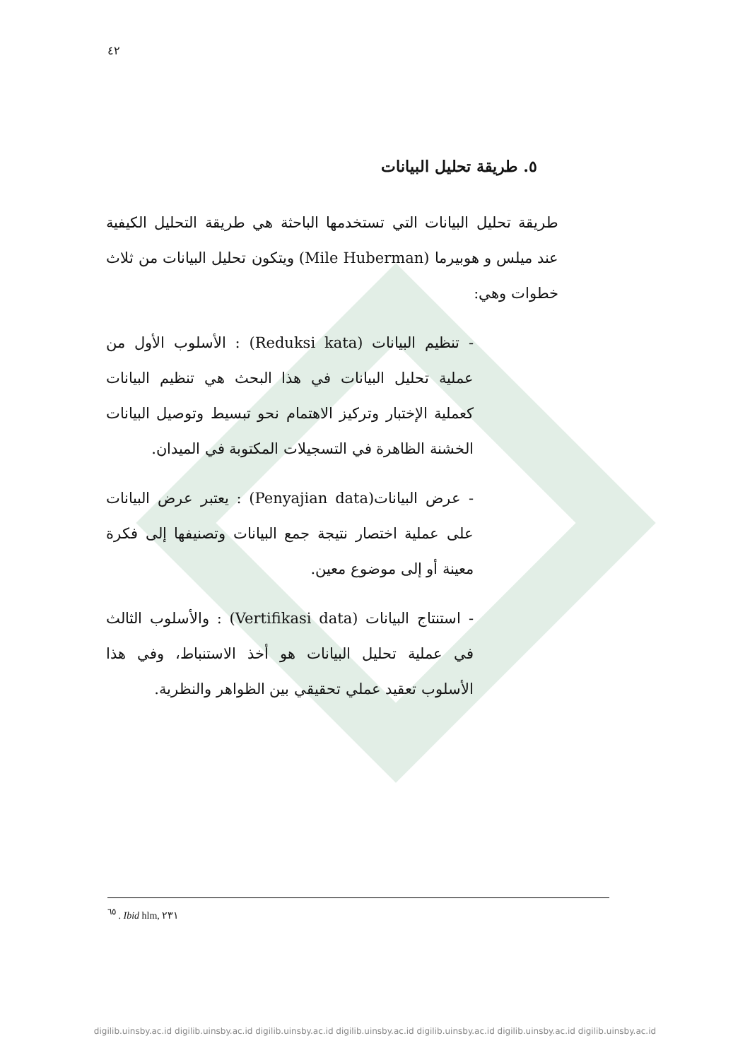٤٢
٥. طريقة تحليل البيانات
طريقة تحليل البيانات التي تستخدمها الباحثة هي طريقة التحليل الكيفية عند ميلس و هوبيرما (Mile Huberman) ويتكون تحليل البيانات من ثلاث خطوات وهي:
- تنظيم البيانات (Reduksi kata) : الأسلوب الأول من عملية تحليل البيانات في هذا البحث هي تنظيم البيانات كعملية الإختبار وتركيز الاهتمام نحو تبسيط وتوصيل البيانات الخشنة الظاهرة في التسجيلات المكتوبة في الميدان.
- عرض البيانات(Penyajian data) : يعتبر عرض البيانات على عملية اختصار نتيجة جمع البيانات وتصنيفها إلى فكرة معينة أو إلى موضوع معين.
- استنتاج البيانات (Vertifikasi data) : والأسلوب الثالث في عملية تحليل البيانات هو أخذ الاستنباط، وفي هذا الأسلوب تعقيد عملي تحقيقي بين الظواهر والنظرية.
<sup>٦٥</sup> . Ibid hlm, ٢٣١
digilib.uinsby.ac.id digilib.uinsby.ac.id digilib.uinsby.ac.id digilib.uinsby.ac.id digilib.uinsby.ac.id digilib.uinsby.ac.id digilib.uinsby.ac.id